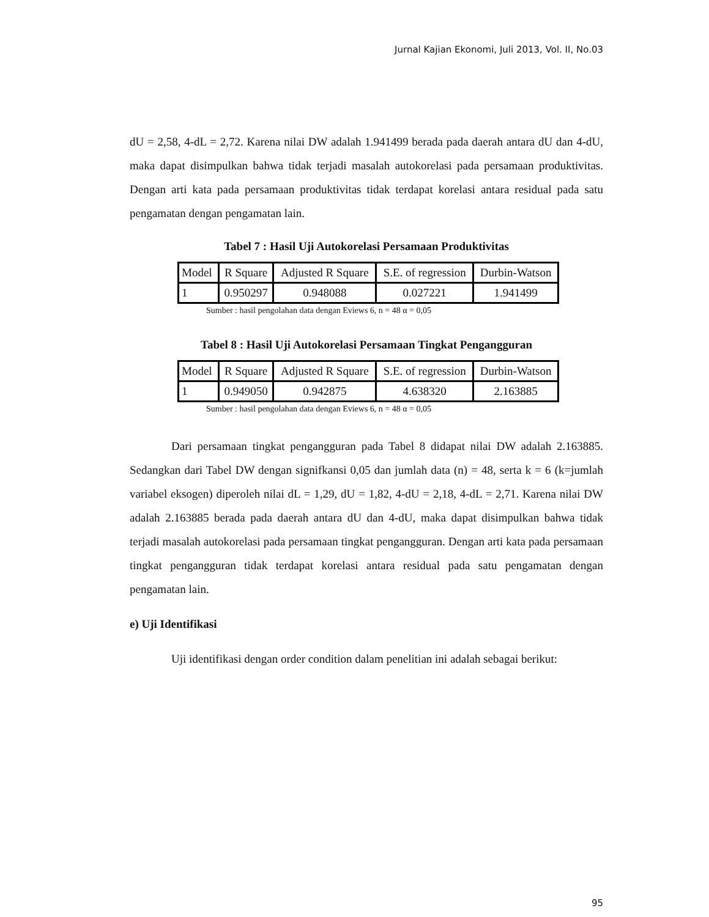Jurnal Kajian Ekonomi, Juli 2013, Vol. II, No.03
dU = 2,58, 4-dL = 2,72. Karena nilai DW adalah 1.941499 berada pada daerah antara dU dan 4-dU, maka dapat disimpulkan bahwa tidak terjadi masalah autokorelasi pada persamaan produktivitas. Dengan arti kata pada persamaan produktivitas tidak terdapat korelasi antara residual pada satu pengamatan dengan pengamatan lain.
Tabel 7 : Hasil Uji Autokorelasi Persamaan Produktivitas
| Model | R Square | Adjusted R Square | S.E. of regression | Durbin-Watson |
| 1 | 0.950297 | 0.948088 | 0.027221 | 1.941499 |
Sumber : hasil pengolahan data dengan Eviews 6, n = 48 α = 0,05
Tabel 8 : Hasil Uji Autokorelasi Persamaan Tingkat Pengangguran
| Model | R Square | Adjusted R Square | S.E. of regression | Durbin-Watson |
| 1 | 0.949050 | 0.942875 | 4.638320 | 2.163885 |
Sumber : hasil pengolahan data dengan Eviews 6, n = 48 α = 0,05
Dari persamaan tingkat pengangguran pada Tabel 8 didapat nilai DW adalah 2.163885. Sedangkan dari Tabel DW dengan signifkansi 0,05 dan jumlah data (n) = 48, serta k = 6 (k=jumlah variabel eksogen) diperoleh nilai dL = 1,29, dU = 1,82, 4-dU = 2,18, 4-dL = 2,71. Karena nilai DW adalah 2.163885 berada pada daerah antara dU dan 4-dU, maka dapat disimpulkan bahwa tidak terjadi masalah autokorelasi pada persamaan tingkat pengangguran. Dengan arti kata pada persamaan tingkat pengangguran tidak terdapat korelasi antara residual pada satu pengamatan dengan pengamatan lain.
e) Uji Identifikasi
Uji identifikasi dengan order condition dalam penelitian ini adalah sebagai berikut:
95